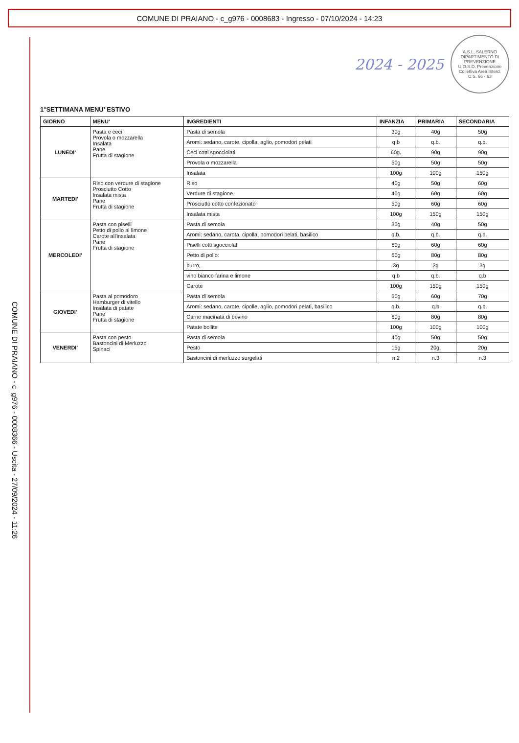COMUNE DI PRAIANO - c_g976 - 0008683 - Ingresso - 07/10/2024 - 14:23
COMUNE DI PRAIANO - c_g976 - 0008366 - Uscita - 27/09/2024 - 11:26
2024 - 2025
A.S.L. SALERNO DIPARTIMENTO DI PREVENZIONE U.O.S.D. Prevenzione Collettiva Area Interd. C.S. 66 - 63
1°SETTIMANA MENU' ESTIVO
| GIORNO | MENU' | INGREDIENTI | INFANZIA | PRIMARIA | SECONDARIA |
| --- | --- | --- | --- | --- | --- |
| LUNEDI' | Pasta e ceci Provola o mozzarella Insalata Pane Frutta di stagione | Pasta di semola | 30g | 40g | 50g |
| | | Aromi: sedano, carote, cipolla, aglio, pomodori pelati | q.b | q.b. | q.b. |
| | | Ceci cotti sgocciolati | 60g. | 90g | 90g |
| | | Provola o mozzarella | 50g | 50g | 50g |
| | | Insalata | 100g | 100g | 150g |
| MARTEDI' | Riso con verdure di stagione Prosciutto Cotto Insalata mista Pane Frutta di stagione | Riso | 40g | 50g | 60g |
| | | Verdure di stagione | 40g | 60g | 60g |
| | | Prosciutto cotto confezionato | 50g | 60g | 60g |
| | | Insalata mista | 100g | 150g | 150g |
| MERCOLEDI' | Pasta con piselli Petto di pollo al limone Carote all'insalata Pane Frutta di stagione | Pasta di semola | 30g | 40g | 50g |
| | | Aromi: sedano, carota, cipolla, pomodori pelati, basilico | q.b. | q.b. | q.b. |
| | | Piselli cotti sgocciolati | 60g | 60g | 60g |
| | | Petto di pollo: | 60g | 80g | 80g |
| | | burro, | 3g | 3g | 3g |
| | | vino bianco farina e limone | q.b | q.b. | q.b |
| | | Carote | 100g | 150g | 150g |
| GIOVEDI' | Pasta al pomodoro Hamburger di vitello Insalata di patate Pane' Frutta di stagione | Pasta di semola | 50g | 60g | 70g |
| | | Aromi: sedano, carote, cipolle, aglio, pomodori pelati, basilico | q.b. | q.b | q.b. |
| | | Carne macinata di bovino | 60g | 80g | 80g |
| | | Patate bollite | 100g | 100g | 100g |
| VENERDI' | Pasta con pesto Bastoncini di Merluzzo Spinaci | Pasta di semola | 40g | 50g | 50g |
| | | Pesto | 15g | 20g. | 20g |
| | | Bastoncini di merluzzo surgelati | n.2 | n.3 | n.3 |